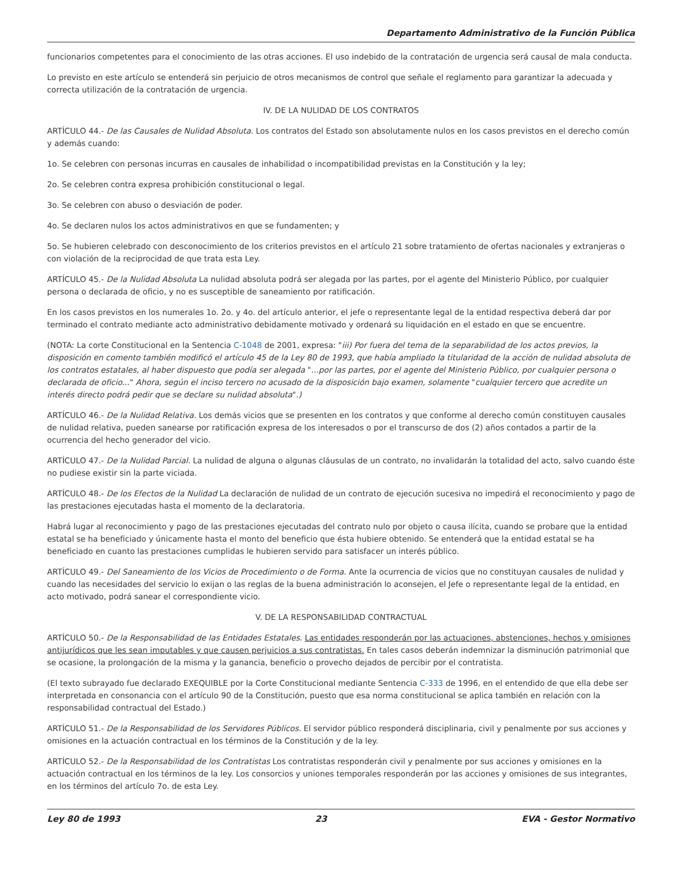Departamento Administrativo de la Función Pública
funcionarios competentes para el conocimiento de las otras acciones. El uso indebido de la contratación de urgencia será causal de mala conducta.
Lo previsto en este artículo se entenderá sin perjuicio de otros mecanismos de control que señale el reglamento para garantizar la adecuada y correcta utilización de la contratación de urgencia.
IV. DE LA NULIDAD DE LOS CONTRATOS
ARTÍCULO 44.- De las Causales de Nulidad Absoluta. Los contratos del Estado son absolutamente nulos en los casos previstos en el derecho común y además cuando:
1o. Se celebren con personas incurras en causales de inhabilidad o incompatibilidad previstas en la Constitución y la ley;
2o. Se celebren contra expresa prohibición constitucional o legal.
3o. Se celebren con abuso o desviación de poder.
4o. Se declaren nulos los actos administrativos en que se fundamenten; y
5o. Se hubieren celebrado con desconocimiento de los criterios previstos en el artículo 21 sobre tratamiento de ofertas nacionales y extranjeras o con violación de la reciprocidad de que trata esta Ley.
ARTÍCULO 45.- De la Nulidad Absoluta La nulidad absoluta podrá ser alegada por las partes, por el agente del Ministerio Público, por cualquier persona o declarada de oficio, y no es susceptible de saneamiento por ratificación.
En los casos previstos en los numerales 1o. 2o. y 4o. del artículo anterior, el jefe o representante legal de la entidad respectiva deberá dar por terminado el contrato mediante acto administrativo debidamente motivado y ordenará su liquidación en el estado en que se encuentre.
(NOTA: La corte Constitucional en la Sentencia C-1048 de 2001, expresa: "iii) Por fuera del tema de la separabilidad de los actos previos, la disposición en comento también modificó el artículo 45 de la Ley 80 de 1993, que había ampliado la titularidad de la acción de nulidad absoluta de los contratos estatales, al haber dispuesto que podía ser alegada "...por las partes, por el agente del Ministerio Público, por cualquier persona o declarada de oficio..." Ahora, según el inciso tercero no acusado de la disposición bajo examen, solamente "cualquier tercero que acredite un interés directo podrá pedir que se declare su nulidad absoluta".)
ARTÍCULO 46.- De la Nulidad Relativa. Los demás vicios que se presenten en los contratos y que conforme al derecho común constituyen causales de nulidad relativa, pueden sanearse por ratificación expresa de los interesados o por el transcurso de dos (2) años contados a partir de la ocurrencia del hecho generador del vicio.
ARTÍCULO 47.- De la Nulidad Parcial. La nulidad de alguna o algunas cláusulas de un contrato, no invalidarán la totalidad del acto, salvo cuando éste no pudiese existir sin la parte viciada.
ARTÍCULO 48.- De los Efectos de la Nulidad La declaración de nulidad de un contrato de ejecución sucesiva no impedirá el reconocimiento y pago de las prestaciones ejecutadas hasta el momento de la declaratoria.
Habrá lugar al reconocimiento y pago de las prestaciones ejecutadas del contrato nulo por objeto o causa ilícita, cuando se probare que la entidad estatal se ha beneficiado y únicamente hasta el monto del beneficio que ésta hubiere obtenido. Se entenderá que la entidad estatal se ha beneficiado en cuanto las prestaciones cumplidas le hubieren servido para satisfacer un interés público.
ARTÍCULO 49.- Del Saneamiento de los Vicios de Procedimiento o de Forma. Ante la ocurrencia de vicios que no constituyan causales de nulidad y cuando las necesidades del servicio lo exijan o las reglas de la buena administración lo aconsejen, el Jefe o representante legal de la entidad, en acto motivado, podrá sanear el correspondiente vicio.
V. DE LA RESPONSABILIDAD CONTRACTUAL
ARTÍCULO 50.- De la Responsabilidad de las Entidades Estatales. Las entidades responderán por las actuaciones, abstenciones, hechos y omisiones antijurídicos que les sean imputables y que causen perjuicios a sus contratistas. En tales casos deberán indemnizar la disminución patrimonial que se ocasione, la prolongación de la misma y la ganancia, beneficio o provecho dejados de percibir por el contratista.
(El texto subrayado fue declarado EXEQUIBLE por la Corte Constitucional mediante Sentencia C-333 de 1996, en el entendido de que ella debe ser interpretada en consonancia con el artículo 90 de la Constitución, puesto que esa norma constitucional se aplica también en relación con la responsabilidad contractual del Estado.)
ARTÍCULO 51.- De la Responsabilidad de los Servidores Públicos. El servidor público responderá disciplinaria, civil y penalmente por sus acciones y omisiones en la actuación contractual en los términos de la Constitución y de la ley.
ARTÍCULO 52.- De la Responsabilidad de los Contratistas Los contratistas responderán civil y penalmente por sus acciones y omisiones en la actuación contractual en los términos de la ley. Los consorcios y uniones temporales responderán por las acciones y omisiones de sus integrantes, en los términos del artículo 7o. de esta Ley.
Ley 80 de 1993 23 EVA - Gestor Normativo